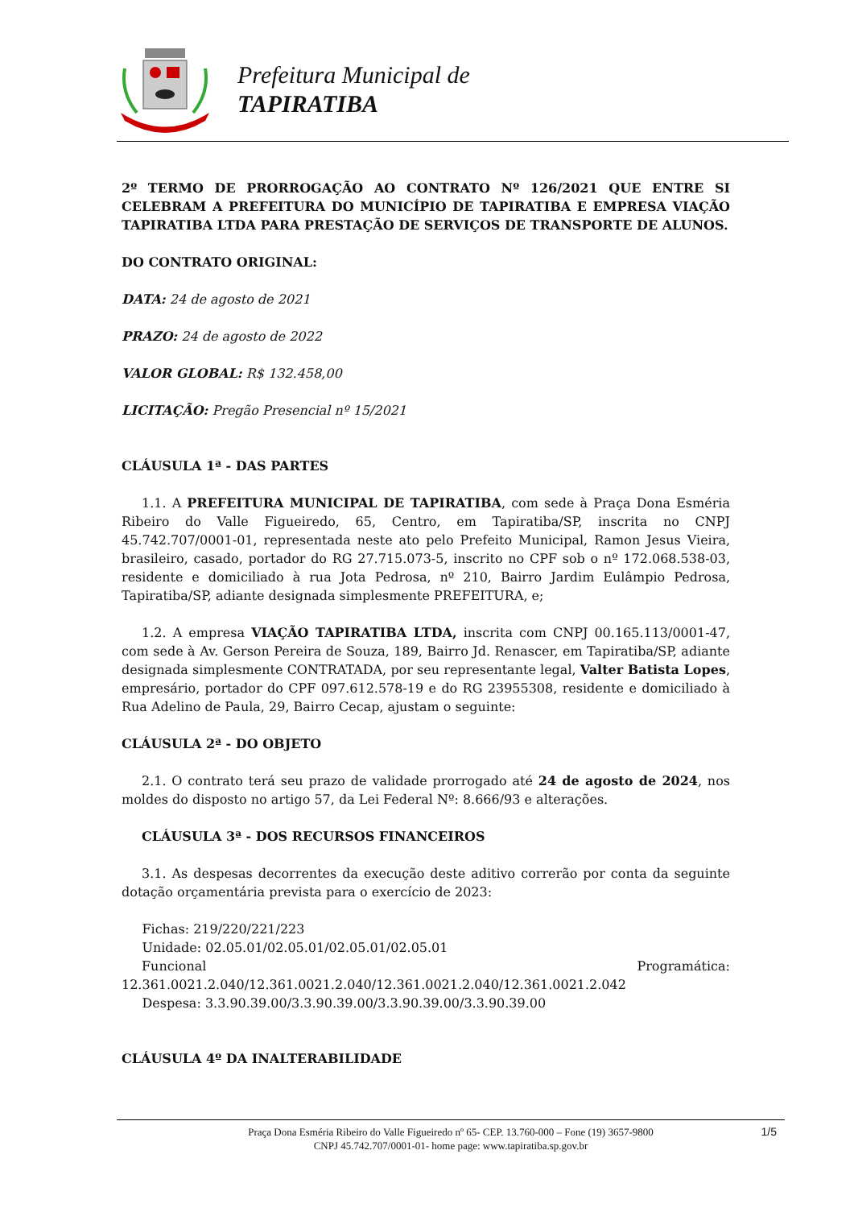Prefeitura Municipal de
TAPIRATIBA
2º TERMO DE PRORROGAÇÃO AO CONTRATO Nº 126/2021 QUE ENTRE SI CELEBRAM A PREFEITURA DO MUNICÍPIO DE TAPIRATIBA E EMPRESA VIAÇÃO TAPIRATIBA LTDA PARA PRESTAÇÃO DE SERVIÇOS DE TRANSPORTE DE ALUNOS.
DO CONTRATO ORIGINAL:
DATA: 24 de agosto de 2021
PRAZO: 24 de agosto de 2022
VALOR GLOBAL: R$ 132.458,00
LICITAÇÃO: Pregão Presencial nº 15/2021
CLÁUSULA 1ª - DAS PARTES
1.1. A PREFEITURA MUNICIPAL DE TAPIRATIBA, com sede à Praça Dona Esméria Ribeiro do Valle Figueiredo, 65, Centro, em Tapiratiba/SP, inscrita no CNPJ 45.742.707/0001-01, representada neste ato pelo Prefeito Municipal, Ramon Jesus Vieira, brasileiro, casado, portador do RG 27.715.073-5, inscrito no CPF sob o nº 172.068.538-03, residente e domiciliado à rua Jota Pedrosa, nº 210, Bairro Jardim Eulâmpio Pedrosa, Tapiratiba/SP, adiante designada simplesmente PREFEITURA, e;
1.2. A empresa VIAÇÃO TAPIRATIBA LTDA, inscrita com CNPJ 00.165.113/0001-47, com sede à Av. Gerson Pereira de Souza, 189, Bairro Jd. Renascer, em Tapiratiba/SP, adiante designada simplesmente CONTRATADA, por seu representante legal, Valter Batista Lopes, empresário, portador do CPF 097.612.578-19 e do RG 23955308, residente e domiciliado à Rua Adelino de Paula, 29, Bairro Cecap, ajustam o seguinte:
CLÁUSULA 2ª - DO OBJETO
2.1. O contrato terá seu prazo de validade prorrogado até 24 de agosto de 2024, nos moldes do disposto no artigo 57, da Lei Federal Nº: 8.666/93 e alterações.
CLÁUSULA 3ª - DOS RECURSOS FINANCEIROS
3.1. As despesas decorrentes da execução deste aditivo correrão por conta da seguinte dotação orçamentária prevista para o exercício de 2023:
Fichas: 219/220/221/223
Unidade: 02.05.01/02.05.01/02.05.01/02.05.01
Funcional Programática:
12.361.0021.2.040/12.361.0021.2.040/12.361.0021.2.040/12.361.0021.2.042
Despesa: 3.3.90.39.00/3.3.90.39.00/3.3.90.39.00/3.3.90.39.00
CLÁUSULA 4º DA INALTERABILIDADE
Praça Dona Esméria Ribeiro do Valle Figueiredo nº 65- CEP. 13.760-000 – Fone (19) 3657-9800
CNPJ 45.742.707/0001-01- home page: www.tapiratiba.sp.gov.br
1/5